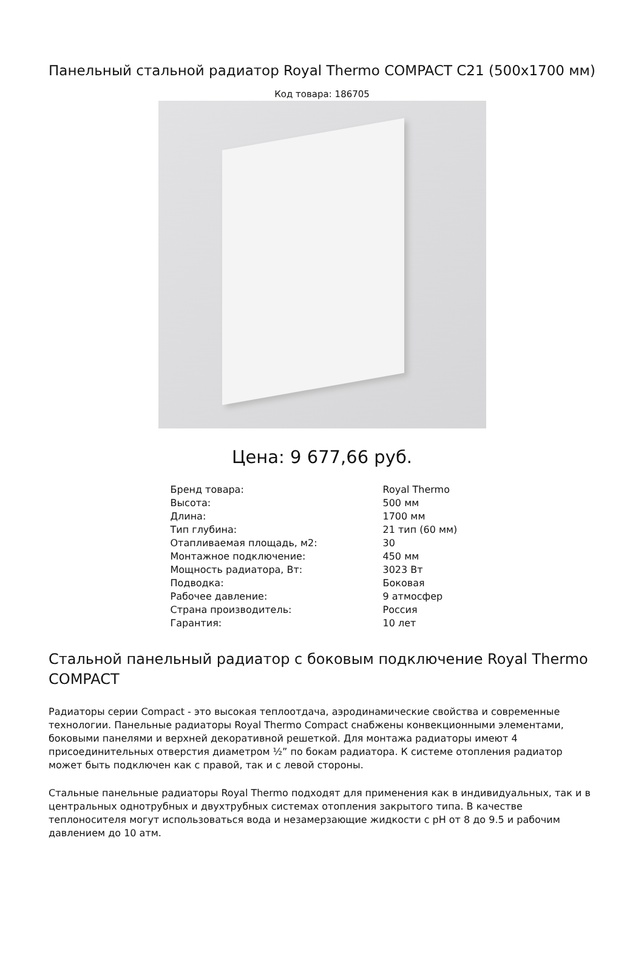Панельный стальной радиатор Royal Thermo COMPACT C21 (500x1700 мм)
Код товара: 186705
Цена: 9 677,66 руб.
| Бренд товара: | Royal Thermo |
| Высота: | 500 мм |
| Длина: | 1700 мм |
| Тип глубина: | 21 тип (60 мм) |
| Отапливаемая площадь, м2: | 30 |
| Монтажное подключение: | 450 мм |
| Мощность радиатора, Вт: | 3023 Вт |
| Подводка: | Боковая |
| Рабочее давление: | 9 атмосфер |
| Страна производитель: | Россия |
| Гарантия: | 10 лет |
Стальной панельный радиатор с боковым подключение Royal Thermo COMPACT
Радиаторы серии Compact - это высокая теплоотдача, аэродинамические свойства и современные технологии. Панельные радиаторы Royal Thermo Compact снабжены конвекционными элементами, боковыми панелями и верхней декоративной решеткой. Для монтажа радиаторы имеют 4 присоединительных отверстия диаметром ½” по бокам радиатора. К системе отопления радиатор может быть подключен как с правой, так и с левой стороны.
Стальные панельные радиаторы Royal Thermo подходят для применения как в индивидуальных, так и в центральных однотрубных и двухтрубных системах отопления закрытого типа. В качестве теплоносителя могут использоваться вода и незамерзающие жидкости с pH от 8 до 9.5 и рабочим давлением до 10 атм.